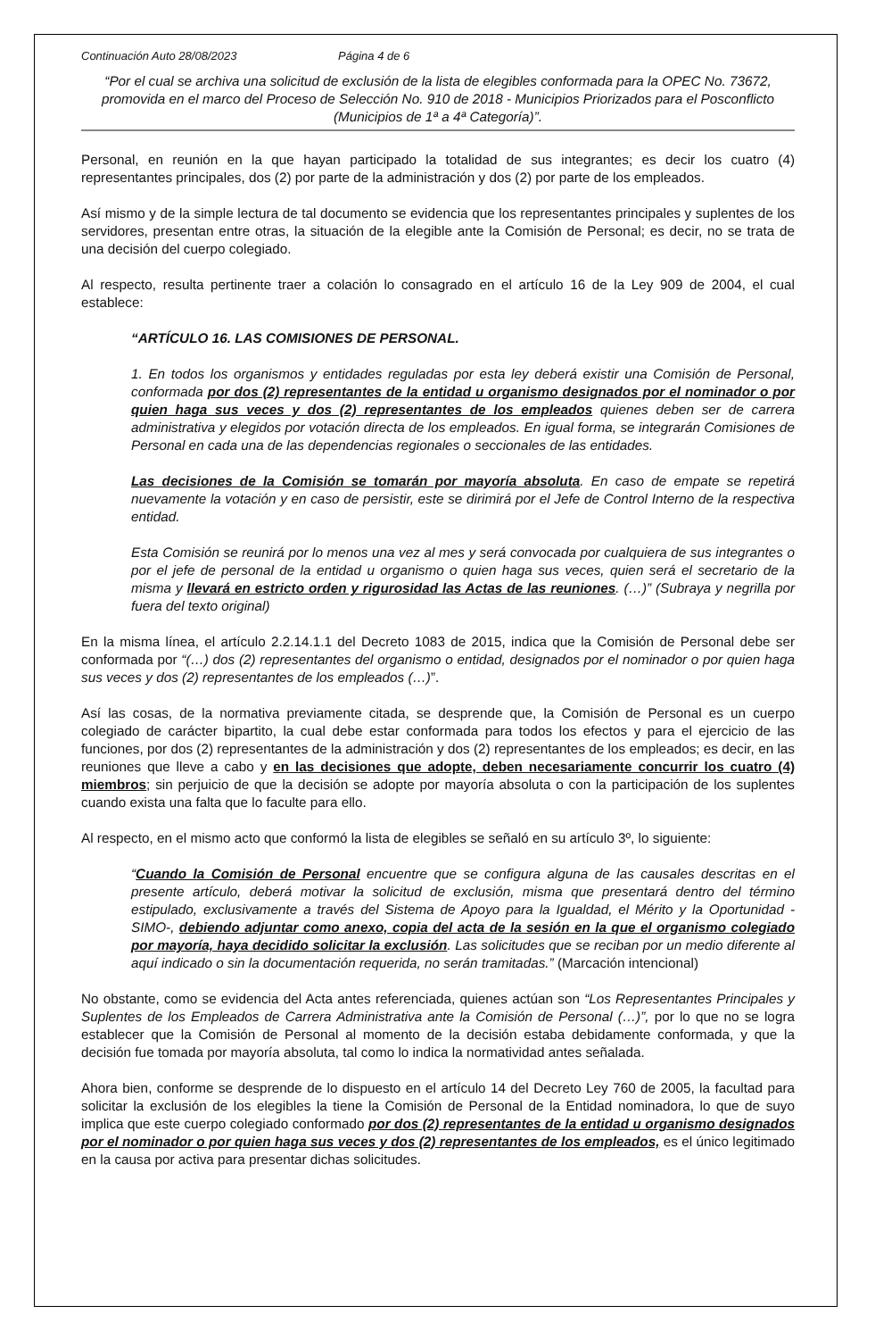Continuación Auto 28/08/2023 Página 4 de 6
“Por el cual se archiva una solicitud de exclusión de la lista de elegibles conformada para la OPEC No. 73672, promovida en el marco del Proceso de Selección No. 910 de 2018 - Municipios Priorizados para el Posconflicto (Municipios de 1ª a 4ª Categoría)”.
Personal, en reunión en la que hayan participado la totalidad de sus integrantes; es decir los cuatro (4) representantes principales, dos (2) por parte de la administración y dos (2) por parte de los empleados.
Así mismo y de la simple lectura de tal documento se evidencia que los representantes principales y suplentes de los servidores, presentan entre otras, la situación de la elegible ante la Comisión de Personal; es decir, no se trata de una decisión del cuerpo colegiado.
Al respecto, resulta pertinente traer a colación lo consagrado en el artículo 16 de la Ley 909 de 2004, el cual establece:
“ARTÍCULO 16. LAS COMISIONES DE PERSONAL.
1. En todos los organismos y entidades reguladas por esta ley deberá existir una Comisión de Personal, conformada por dos (2) representantes de la entidad u organismo designados por el nominador o por quien haga sus veces y dos (2) representantes de los empleados quienes deben ser de carrera administrativa y elegidos por votación directa de los empleados. En igual forma, se integrarán Comisiones de Personal en cada una de las dependencias regionales o seccionales de las entidades.
Las decisiones de la Comisión se tomarán por mayoría absoluta. En caso de empate se repetirá nuevamente la votación y en caso de persistir, este se dirimirá por el Jefe de Control Interno de la respectiva entidad.
Esta Comisión se reunirá por lo menos una vez al mes y será convocada por cualquiera de sus integrantes o por el jefe de personal de la entidad u organismo o quien haga sus veces, quien será el secretario de la misma y llevará en estricto orden y rigurosidad las Actas de las reuniones. (…)” (Subraya y negrilla por fuera del texto original)
En la misma línea, el artículo 2.2.14.1.1 del Decreto 1083 de 2015, indica que la Comisión de Personal debe ser conformada por “(…) dos (2) representantes del organismo o entidad, designados por el nominador o por quien haga sus veces y dos (2) representantes de los empleados (…)”.
Así las cosas, de la normativa previamente citada, se desprende que, la Comisión de Personal es un cuerpo colegiado de carácter bipartito, la cual debe estar conformada para todos los efectos y para el ejercicio de las funciones, por dos (2) representantes de la administración y dos (2) representantes de los empleados; es decir, en las reuniones que lleve a cabo y en las decisiones que adopte, deben necesariamente concurrir los cuatro (4) miembros; sin perjuicio de que la decisión se adopte por mayoría absoluta o con la participación de los suplentes cuando exista una falta que lo faculte para ello.
Al respecto, en el mismo acto que conformó la lista de elegibles se señaló en su artículo 3º, lo siguiente:
“Cuando la Comisión de Personal encuentre que se configura alguna de las causales descritas en el presente artículo, deberá motivar la solicitud de exclusión, misma que presentará dentro del término estipulado, exclusivamente a través del Sistema de Apoyo para la Igualdad, el Mérito y la Oportunidad -SIMO-, debiendo adjuntar como anexo, copia del acta de la sesión en la que el organismo colegiado por mayoría, haya decidido solicitar la exclusión. Las solicitudes que se reciban por un medio diferente al aquí indicado o sin la documentación requerida, no serán tramitadas.” (Marcación intencional)
No obstante, como se evidencia del Acta antes referenciada, quienes actúan son “Los Representantes Principales y Suplentes de los Empleados de Carrera Administrativa ante la Comisión de Personal (…)”, por lo que no se logra establecer que la Comisión de Personal al momento de la decisión estaba debidamente conformada, y que la decisión fue tomada por mayoría absoluta, tal como lo indica la normatividad antes señalada.
Ahora bien, conforme se desprende de lo dispuesto en el artículo 14 del Decreto Ley 760 de 2005, la facultad para solicitar la exclusión de los elegibles la tiene la Comisión de Personal de la Entidad nominadora, lo que de suyo implica que este cuerpo colegiado conformado por dos (2) representantes de la entidad u organismo designados por el nominador o por quien haga sus veces y dos (2) representantes de los empleados, es el único legitimado en la causa por activa para presentar dichas solicitudes.